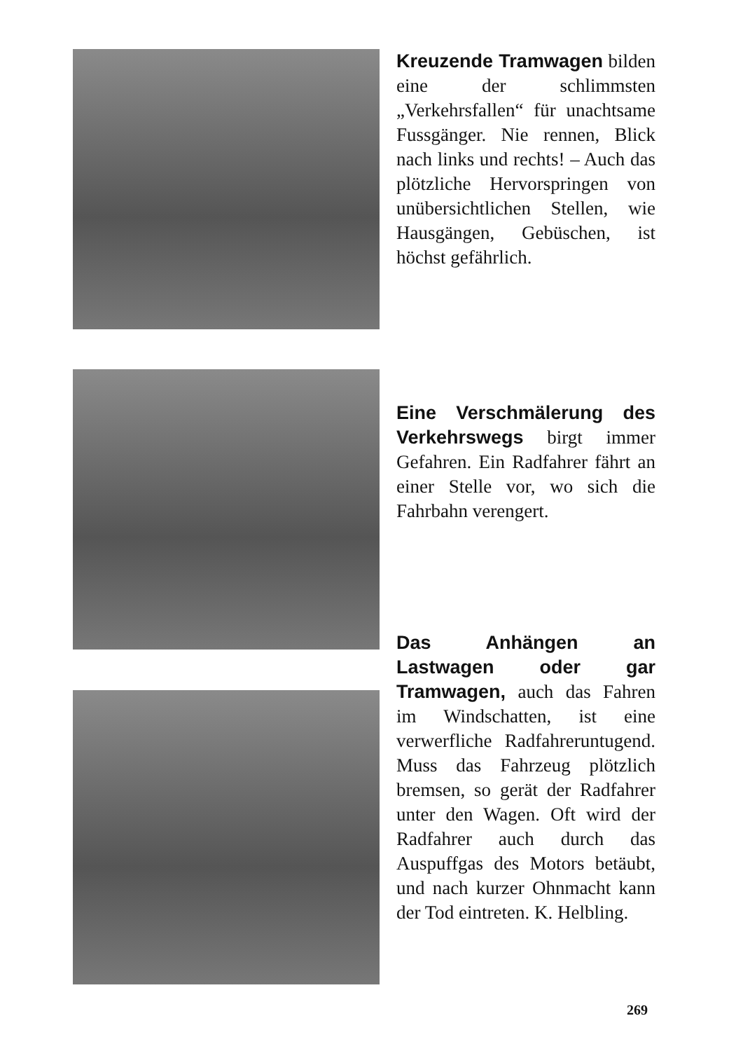Kreuzende Tramwagen bilden eine der schlimmsten „Verkehrsfallen“ für unachtsame Fussgänger. Nie rennen, Blick nach links und rechts! – Auch das plötzliche Hervorspringen von unübersichtlichen Stellen, wie Hausgängen, Gebüschen, ist höchst gefährlich.
Eine Verschmälerung des Verkehrswegs birgt immer Gefahren. Ein Radfahrer fährt an einer Stelle vor, wo sich die Fahrbahn verengert.
Das Anhängen an Lastwagen oder gar Tramwagen, auch das Fahren im Windschatten, ist eine verwerfliche Radfahreruntugend. Muss das Fahrzeug plötzlich bremsen, so gerät der Radfahrer unter den Wagen. Oft wird der Radfahrer auch durch das Auspuffgas des Motors betäubt, und nach kurzer Ohnmacht kann der Tod eintreten. K. Helbling.
269